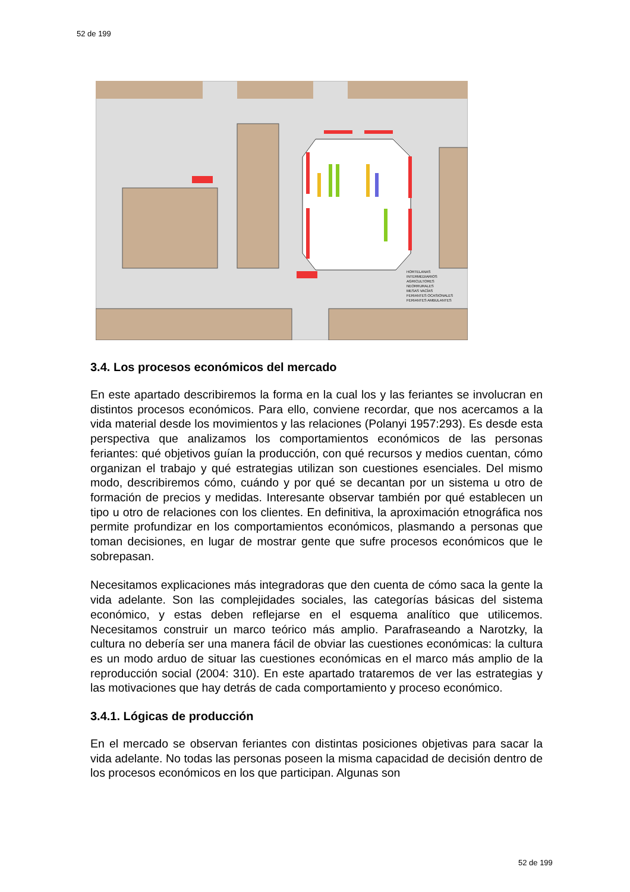52 de 199
HORTELANAS
INTERMEDIARIOS
AGRICULTORES
NEORRURALES
MESAS VACÍAS
FERIANTES OCASIONALES
FERIANTES AMBULANTES
3.4. Los procesos económicos del mercado
En este apartado describiremos la forma en la cual los y las feriantes se involucran en distintos procesos económicos. Para ello, conviene recordar, que nos acercamos a la vida material desde los movimientos y las relaciones (Polanyi 1957:293). Es desde esta perspectiva que analizamos los comportamientos económicos de las personas feriantes: qué objetivos guían la producción, con qué recursos y medios cuentan, cómo organizan el trabajo y qué estrategias utilizan son cuestiones esenciales. Del mismo modo, describiremos cómo, cuándo y por qué se decantan por un sistema u otro de formación de precios y medidas. Interesante observar también por qué establecen un tipo u otro de relaciones con los clientes. En definitiva, la aproximación etnográfica nos permite profundizar en los comportamientos económicos, plasmando a personas que toman decisiones, en lugar de mostrar gente que sufre procesos económicos que le sobrepasan.
Necesitamos explicaciones más integradoras que den cuenta de cómo saca la gente la vida adelante. Son las complejidades sociales, las categorías básicas del sistema económico, y estas deben reflejarse en el esquema analítico que utilicemos. Necesitamos construir un marco teórico más amplio. Parafraseando a Narotzky, la cultura no debería ser una manera fácil de obviar las cuestiones económicas: la cultura es un modo arduo de situar las cuestiones económicas en el marco más amplio de la reproducción social (2004: 310). En este apartado trataremos de ver las estrategias y las motivaciones que hay detrás de cada comportamiento y proceso económico.
3.4.1. Lógicas de producción
En el mercado se observan feriantes con distintas posiciones objetivas para sacar la vida adelante. No todas las personas poseen la misma capacidad de decisión dentro de los procesos económicos en los que participan. Algunas son
52 de 199